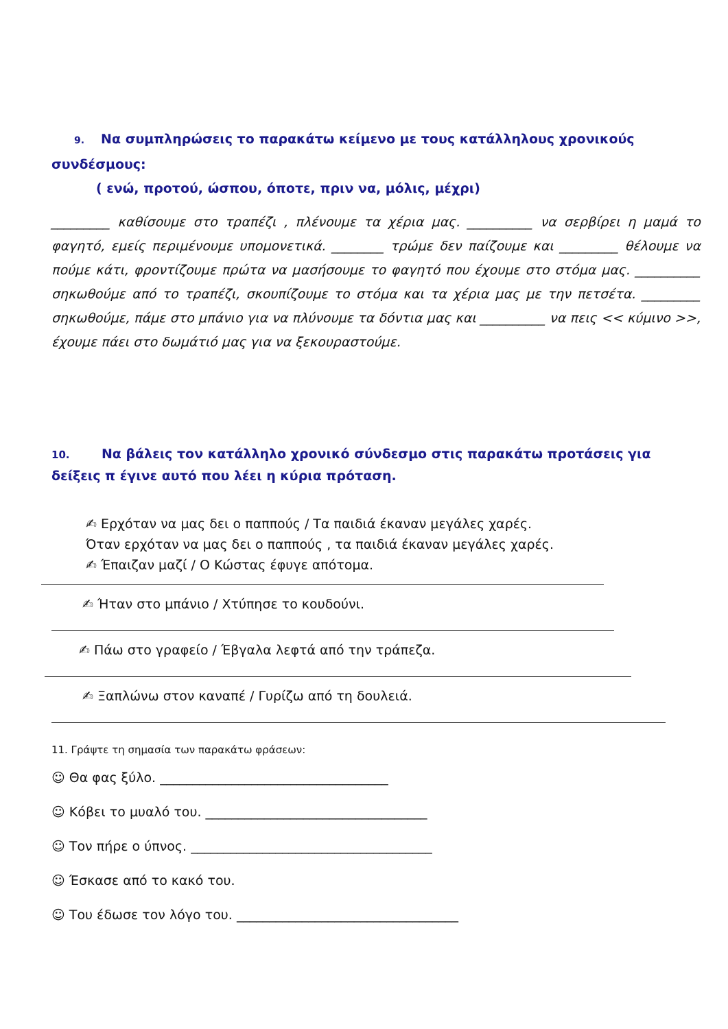9. Να συμπληρώσεις το παρακάτω κείμενο με τους κατάλληλους χρονικούς συνδέσμους:
( ενώ, προτού, ώσπου, όποτε, πριν να, μόλις, μέχρι)
_________ καθίσουμε στο τραπέζι , πλένουμε τα χέρια μας. __________ να σερβίρει η μαμά το φαγητό, εμείς περιμένουμε υπομονετικά. ________ τρώμε δεν παίζουμε και _________ θέλουμε να πούμε κάτι, φροντίζουμε πρώτα να μασήσουμε το φαγητό που έχουμε στο στόμα μας. __________ σηκωθούμε από το τραπέζι, σκουπίζουμε το στόμα και τα χέρια μας με την πετσέτα. _________ σηκωθούμε, πάμε στο μπάνιο για να πλύνουμε τα δόντια μας και __________ να πεις << κύμινο >>, έχουμε πάει στο δωμάτιό μας για να ξεκουραστούμε.
10. Να βάλεις τον κατάλληλο χρονικό σύνδεσμο στις παρακάτω προτάσεις για δείξεις π έγινε αυτό που λέει η κύρια πρόταση.
✍ Ερχόταν να μας δει ο παππούς / Τα παιδιά έκαναν μεγάλες χαρές.
Όταν ερχόταν να μας δει ο παππούς , τα παιδιά έκαναν μεγάλες χαρές.
✍ Έπαιζαν μαζί / Ο Κώστας έφυγε απότομα.
✍ Ήταν στο μπάνιο / Χτύπησε το κουδούνι.
✍ Πάω στο γραφείο / Έβγαλα λεφτά από την τράπεζα.
✍ Ξαπλώνω στον καναπέ / Γυρίζω από τη δουλειά.
11. Γράψτε τη σημασία των παρακάτω φράσεων:
☺ Θα φας ξύλο. ___________________________________
☺ Κόβει το μυαλό του. __________________________________
☺ Τον πήρε ο ύπνος. _____________________________________
☺ Έσκασε από το κακό του.
☺ Του έδωσε τον λόγο του. __________________________________